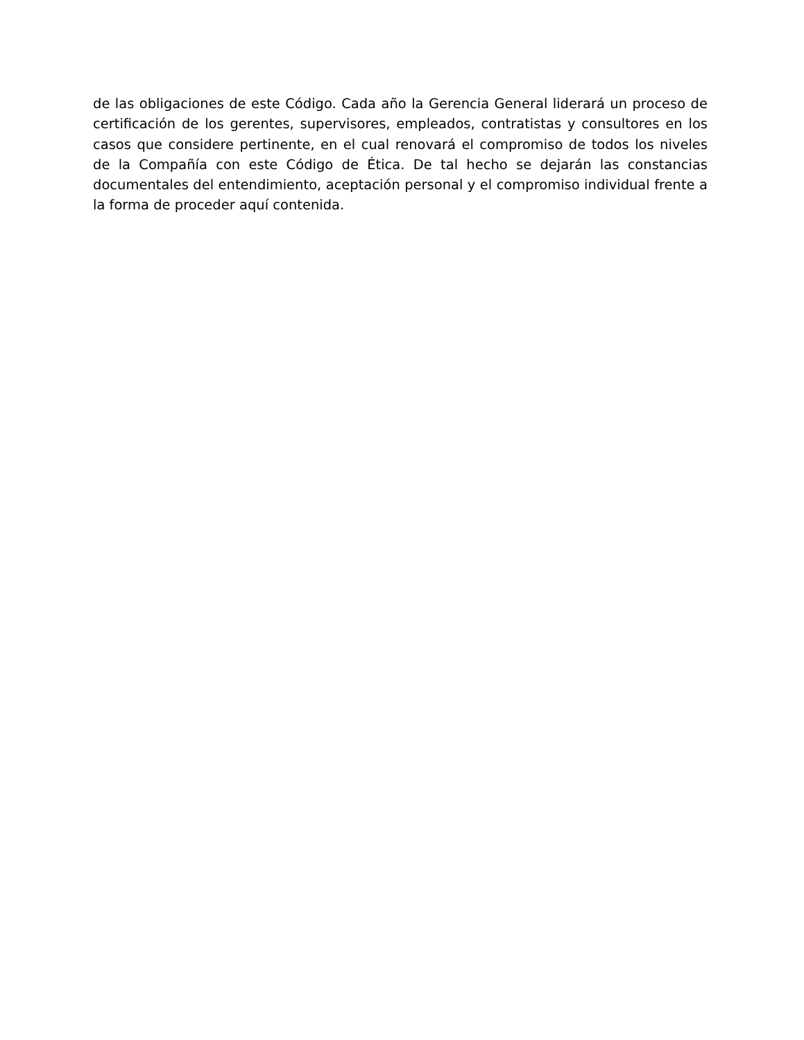de las obligaciones de este Código. Cada año la Gerencia General liderará un proceso de certificación de los gerentes, supervisores, empleados, contratistas y consultores en los casos que considere pertinente, en el cual renovará el compromiso de todos los niveles de la Compañía con este Código de Ética. De tal hecho se dejarán las constancias documentales del entendimiento, aceptación personal y el compromiso individual frente a la forma de proceder aquí contenida.